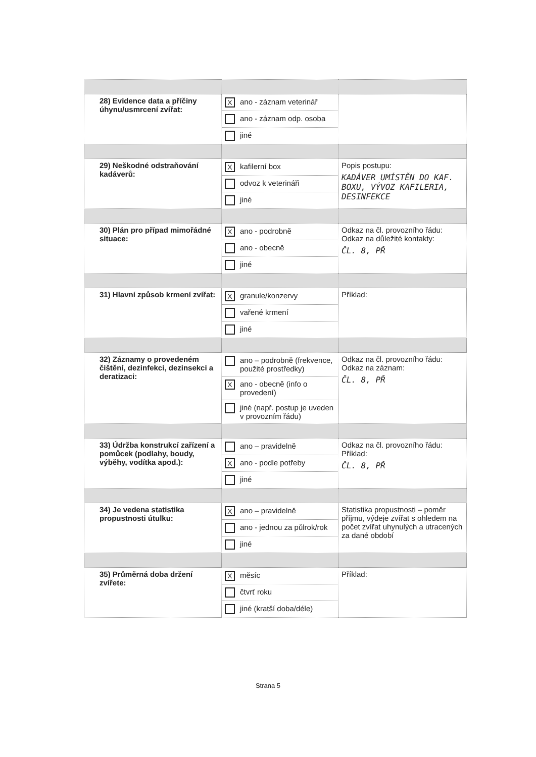| 28) Evidence data a příčiny úhynu/usmrcení zvířat: | X ano - záznam veterinář ano - záznam odp. osoba jiné | |
| 29) Neškodné odstraňování kadáverů: | X kafilerní box odvoz k veterináři jiné | Popis postupu: KADÁVER UMÍSTĚN DO KAF. BOXU, VÝVOZ KAFILERIA, DESINFEKCE |
| 30) Plán pro případ mimořádné situace: | X ano - podrobně ano - obecně jiné | Odkaz na čl. provozního řádu: Odkaz na důležité kontakty: ČL. 8, PŘ |
| 31) Hlavní způsob krmení zvířat: | X granule/konzervy vařené krmení jiné | Příklad: |
| 32) Záznamy o provedeném čištění, dezinfekci, dezinsekci a deratizaci: | ano – podrobně (frekvence, použité prostředky) X ano - obecně (info o provedení) jiné (např. postup je uveden v provozním řádu) | Odkaz na čl. provozního řádu: Odkaz na záznam: ČL. 8, PŘ |
| 33) Údržba konstrukcí zařízení a pomůcek (podlahy, boudy, výběhy, vodítka apod.): | ano – pravidelně X ano - podle potřeby jiné | Odkaz na čl. provozního řádu: Příklad: ČL. 8, PŘ |
| 34) Je vedena statistika propustnosti útulku: | X ano – pravidelně ano - jednou za půlrok/rok jiné | Statistika propustnosti – poměr příjmu, výdeje zvířat s ohledem na počet zvířat uhynulých a utracených za dané období |
| 35) Průměrná doba držení zvířete: | X měsíc čtvrť roku jiné (kratší doba/déle) | Příklad: |
Strana 5